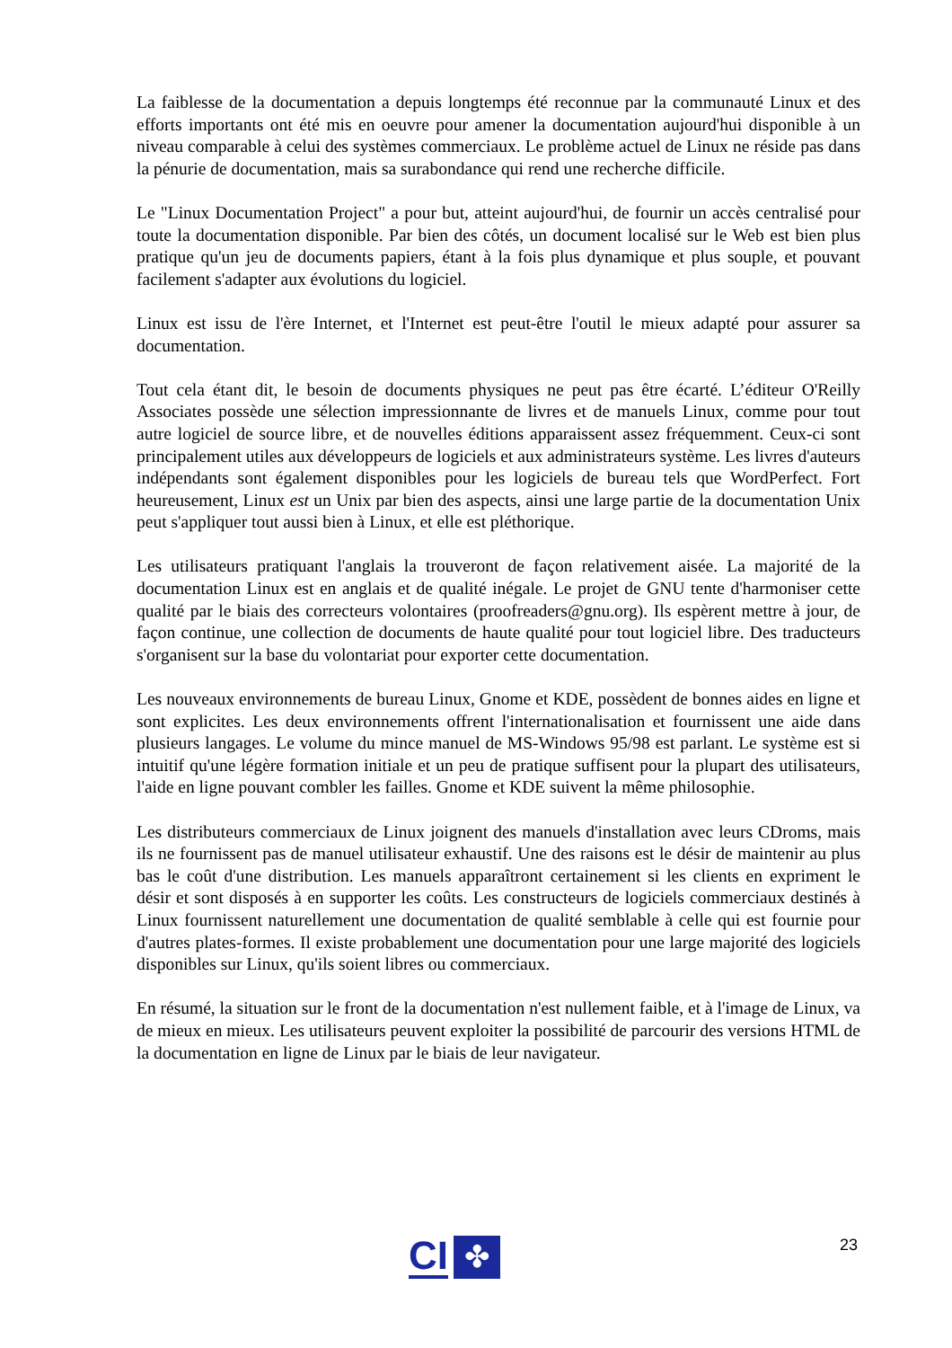La faiblesse de la documentation a depuis longtemps été reconnue par la communauté Linux et des efforts importants ont été mis en oeuvre pour amener la documentation aujourd'hui disponible à un niveau comparable à celui des systèmes commerciaux. Le problème actuel de Linux ne réside pas dans la pénurie de documentation, mais sa surabondance qui rend une recherche difficile.
Le "Linux Documentation Project" a pour but, atteint aujourd'hui, de fournir un accès centralisé pour toute la documentation disponible. Par bien des côtés, un document localisé sur le Web est bien plus pratique qu'un jeu de documents papiers, étant à la fois plus dynamique et plus souple, et pouvant facilement s'adapter aux évolutions du logiciel.
Linux est issu de l'ère Internet, et l'Internet est peut-être l'outil le mieux adapté pour assurer sa documentation.
Tout cela étant dit, le besoin de documents physiques ne peut pas être écarté. L’éditeur O'Reilly Associates possède une sélection impressionnante de livres et de manuels Linux, comme pour tout autre logiciel de source libre, et de nouvelles éditions apparaissent assez fréquemment. Ceux-ci sont principalement utiles aux développeurs de logiciels et aux administrateurs système. Les livres d'auteurs indépendants sont également disponibles pour les logiciels de bureau tels que WordPerfect. Fort heureusement, Linux est un Unix par bien des aspects, ainsi une large partie de la documentation Unix peut s'appliquer tout aussi bien à Linux, et elle est pléthorique.
Les utilisateurs pratiquant l'anglais la trouveront de façon relativement aisée. La majorité de la documentation Linux est en anglais et de qualité inégale. Le projet de GNU tente d'harmoniser cette qualité par le biais des correcteurs volontaires (proofreaders@gnu.org). Ils espèrent mettre à jour, de façon continue, une collection de documents de haute qualité pour tout logiciel libre. Des traducteurs s'organisent sur la base du volontariat pour exporter cette documentation.
Les nouveaux environnements de bureau Linux, Gnome et KDE, possèdent de bonnes aides en ligne et sont explicites. Les deux environnements offrent l'internationalisation et fournissent une aide dans plusieurs langages. Le volume du mince manuel de MS-Windows 95/98 est parlant. Le système est si intuitif qu'une légère formation initiale et un peu de pratique suffisent pour la plupart des utilisateurs, l'aide en ligne pouvant combler les failles. Gnome et KDE suivent la même philosophie.
Les distributeurs commerciaux de Linux joignent des manuels d'installation avec leurs CDroms, mais ils ne fournissent pas de manuel utilisateur exhaustif. Une des raisons est le désir de maintenir au plus bas le coût d'une distribution. Les manuels apparaîtront certainement si les clients en expriment le désir et sont disposés à en supporter les coûts. Les constructeurs de logiciels commerciaux destinés à Linux fournissent naturellement une documentation de qualité semblable à celle qui est fournie pour d'autres plates-formes. Il existe probablement une documentation pour une large majorité des logiciels disponibles sur Linux, qu'ils soient libres ou commerciaux.
En résumé, la situation sur le front de la documentation n'est nullement faible, et à l'image de Linux, va de mieux en mieux. Les utilisateurs peuvent exploiter la possibilité de parcourir des versions HTML de la documentation en ligne de Linux par le biais de leur navigateur.
CI ✤ 23